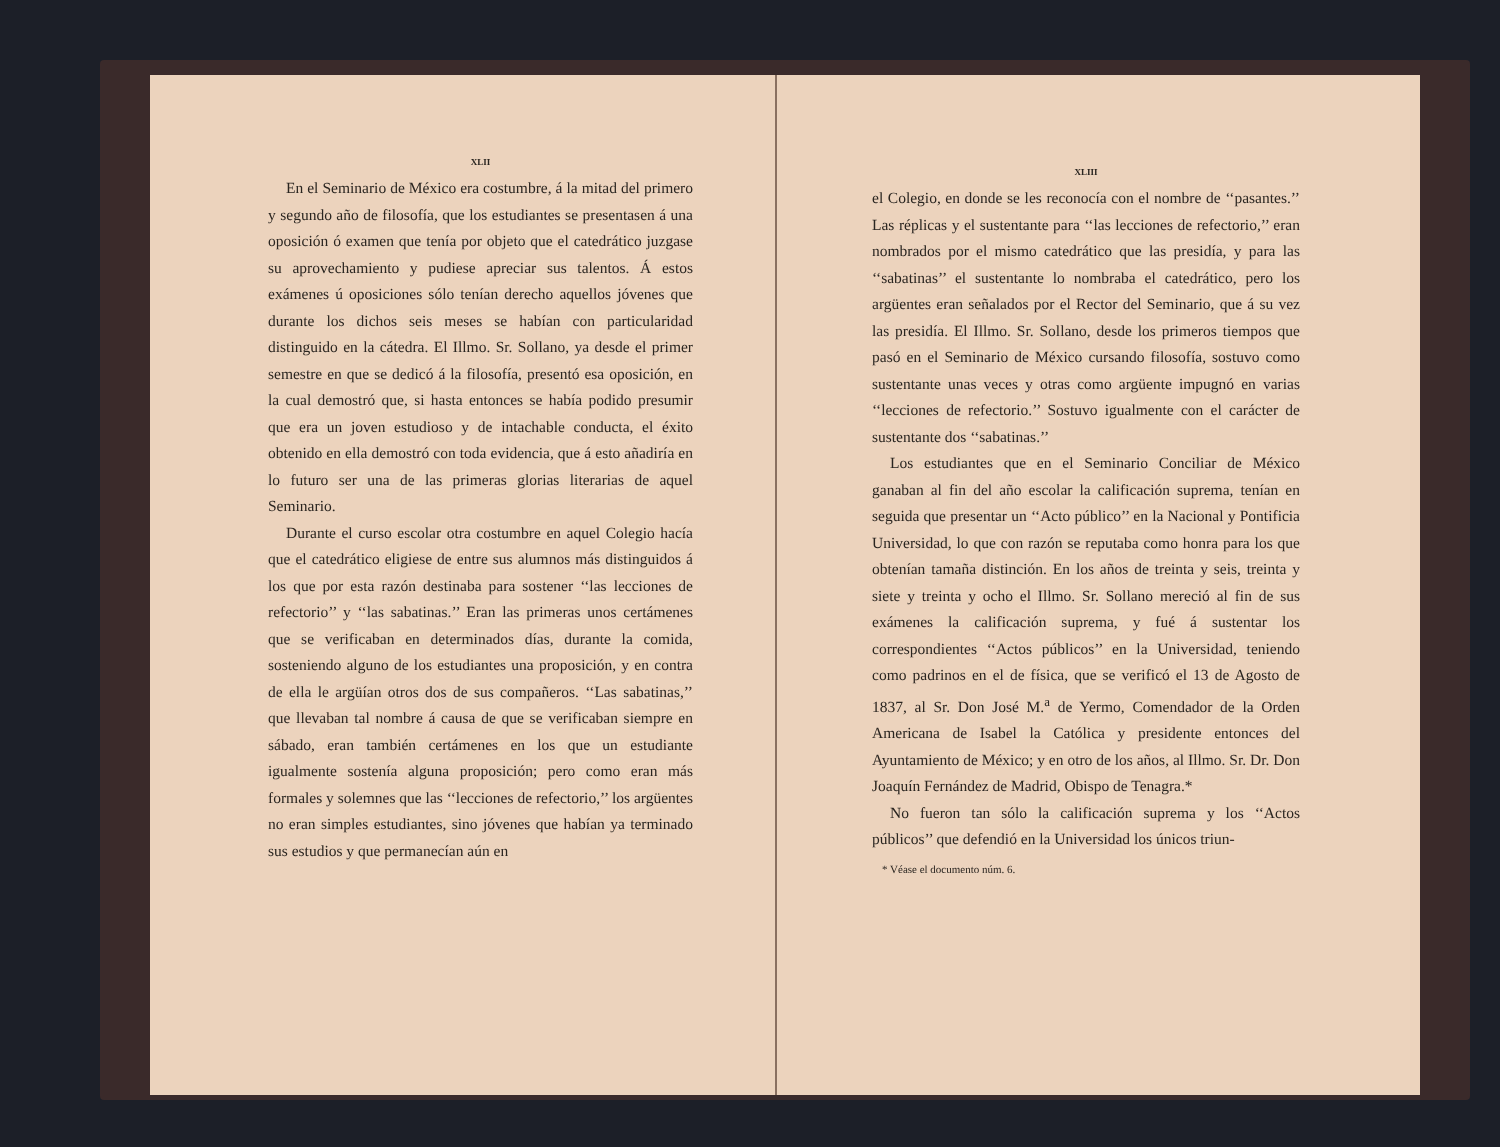XLII
En el Seminario de México era costumbre, á la mitad del primero y segundo año de filosofía, que los estudiantes se presentasen á una oposición ó examen que tenía por objeto que el catedrático juzgase su aprovechamiento y pudiese apreciar sus talentos. Á estos exámenes ú oposiciones sólo tenían derecho aquellos jóvenes que durante los dichos seis meses se habían con particularidad distinguido en la cátedra. El Illmo. Sr. Sollano, ya desde el primer semestre en que se dedicó á la filosofía, presentó esa oposición, en la cual demostró que, si hasta entonces se había podido presumir que era un joven estudioso y de intachable conducta, el éxito obtenido en ella demostró con toda evidencia, que á esto añadiría en lo futuro ser una de las primeras glorias literarias de aquel Seminario.
Durante el curso escolar otra costumbre en aquel Colegio hacía que el catedrático eligiese de entre sus alumnos más distinguidos á los que por esta razón destinaba para sostener ‘‘las lecciones de refectorio’’ y ‘‘las sabatinas.’’ Eran las primeras unos certámenes que se verificaban en determinados días, durante la comida, sosteniendo alguno de los estudiantes una proposición, y en contra de ella le argüían otros dos de sus compañeros. ‘‘Las sabatinas,’’ que llevaban tal nombre á causa de que se verificaban siempre en sábado, eran también certámenes en los que un estudiante igualmente sostenía alguna proposición; pero como eran más formales y solemnes que las ‘‘lecciones de refectorio,’’ los argüentes no eran simples estudiantes, sino jóvenes que habían ya terminado sus estudios y que permanecían aún en
XLIII
el Colegio, en donde se les reconocía con el nombre de ‘‘pasantes.’’ Las réplicas y el sustentante para ‘‘las lecciones de refectorio,’’ eran nombrados por el mismo catedrático que las presidía, y para las ‘‘sabatinas’’ el sustentante lo nombraba el catedrático, pero los argüentes eran señalados por el Rector del Seminario, que á su vez las presidía. El Illmo. Sr. Sollano, desde los primeros tiempos que pasó en el Seminario de México cursando filosofía, sostuvo como sustentante unas veces y otras como argüente impugnó en varias ‘‘lecciones de refectorio.’’ Sostuvo igualmente con el carácter de sustentante dos ‘‘sabatinas.’’
Los estudiantes que en el Seminario Conciliar de México ganaban al fin del año escolar la calificación suprema, tenían en seguida que presentar un ‘‘Acto público’’ en la Nacional y Pontificia Universidad, lo que con razón se reputaba como honra para los que obtenían tamaña distinción. En los años de treinta y seis, treinta y siete y treinta y ocho el Illmo. Sr. Sollano mereció al fin de sus exámenes la calificación suprema, y fué á sustentar los correspondientes ‘‘Actos públicos’’ en la Universidad, teniendo como padrinos en el de física, que se verificó el 13 de Agosto de 1837, al Sr. Don José M.<sup>a</sup> de Yermo, Comendador de la Orden Americana de Isabel la Católica y presidente entonces del Ayuntamiento de México; y en otro de los años, al Illmo. Sr. Dr. Don Joaquín Fernández de Madrid, Obispo de Tenagra.*
No fueron tan sólo la calificación suprema y los ‘‘Actos públicos’’ que defendió en la Universidad los únicos triun-
* Véase el documento núm. 6.